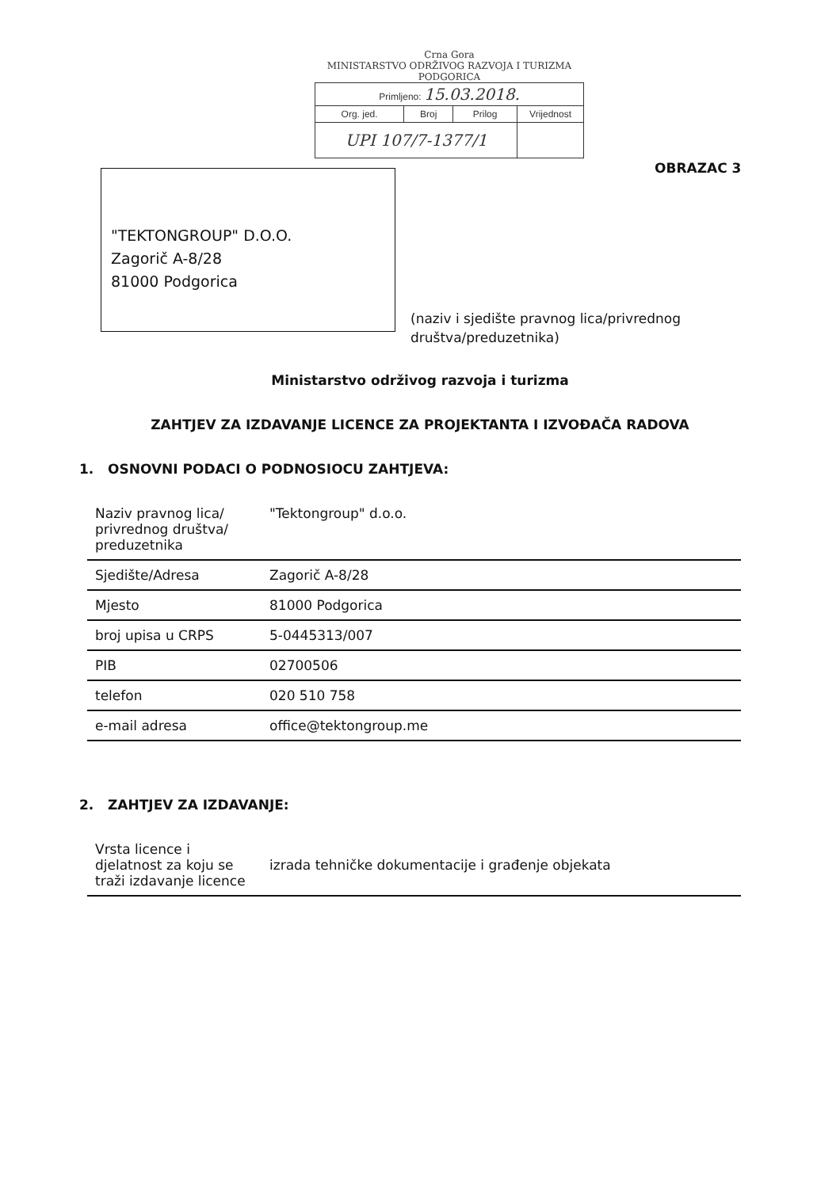Crna Gora
MINISTARSTVO ODRŽIVOG RAZVOJA I TURIZMA
PODGORICA
| Primljeno: 15.03.2018. | | | |
| Org. jed. | Broj | Prilog | Vrijednost |
| UPI 107/7-1377/1 | | | |
OBRAZAC 3
"TEKTONGROUP" D.O.O.
Zagorič A-8/28
81000 Podgorica
(naziv i sjedište pravnog lica/privrednog
društva/preduzetnika)
Ministarstvo održivog razvoja i turizma
ZAHTJEV ZA IZDAVANJE LICENCE ZA PROJEKTANTA I IZVOĐAČA RADOVA
1. OSNOVNI PODACI O PODNOSIOCU ZAHTJEVA:
| Naziv pravnog lica/ privrednog društva/ preduzetnika | "Tektongroup" d.o.o. |
| Sjedište/Adresa | Zagorič A-8/28 |
| Mjesto | 81000 Podgorica |
| broj upisa u CRPS | 5-0445313/007 |
| PIB | 02700506 |
| telefon | 020 510 758 |
| e-mail adresa | office@tektongroup.me |
2. ZAHTJEV ZA IZDAVANJE:
| Vrsta licence i djelatnost za koju se traži izdavanje licence | izrada tehničke dokumentacije i građenje objekata |